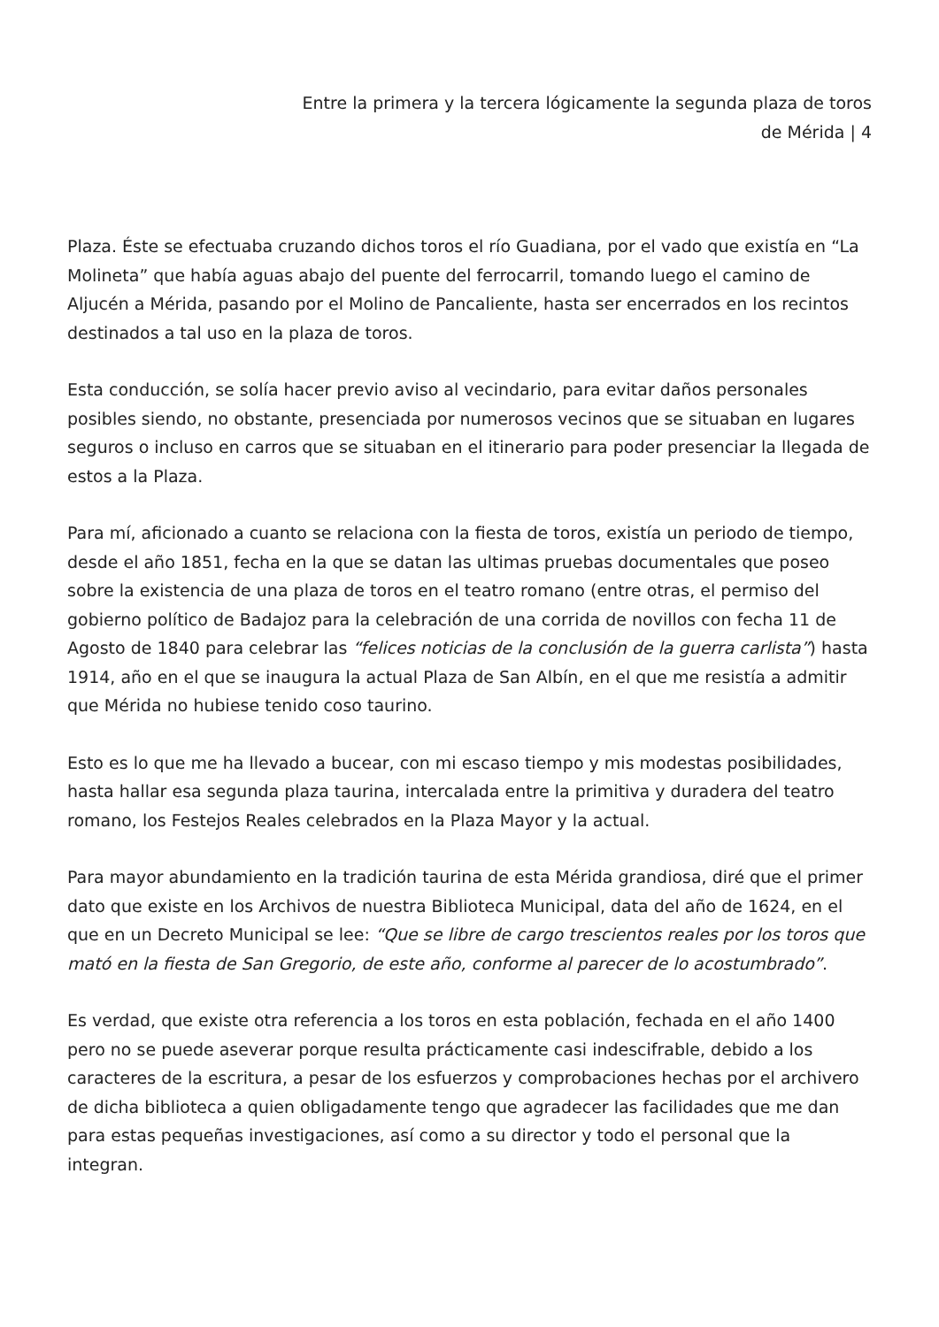Entre la primera y la tercera lógicamente la segunda plaza de toros
de Mérida | 4
Plaza. Éste se efectuaba cruzando dichos toros el río Guadiana, por el vado que existía en “La Molineta” que había aguas abajo del puente del ferrocarril, tomando luego el camino de Aljucén a Mérida, pasando por el Molino de Pancaliente, hasta ser encerrados en los recintos destinados a tal uso en la plaza de toros.
Esta conducción, se solía hacer previo aviso al vecindario, para evitar daños personales posibles siendo, no obstante, presenciada por numerosos vecinos que se situaban en lugares seguros o incluso en carros que se situaban en el itinerario para poder presenciar la llegada de estos a la Plaza.
Para mí, aficionado a cuanto se relaciona con la fiesta de toros, existía un periodo de tiempo, desde el año 1851, fecha en la que se datan las ultimas pruebas documentales que poseo sobre la existencia de una plaza de toros en el teatro romano (entre otras, el permiso del gobierno político de Badajoz para la celebración de una corrida de novillos con fecha 11 de Agosto de 1840 para celebrar las “felices noticias de la conclusión de la guerra carlista”) hasta 1914, año en el que se inaugura la actual Plaza de San Albín, en el que me resistía a admitir que Mérida no hubiese tenido coso taurino.
Esto es lo que me ha llevado a bucear, con mi escaso tiempo y mis modestas posibilidades, hasta hallar esa segunda plaza taurina, intercalada entre la primitiva y duradera del teatro romano, los Festejos Reales celebrados en la Plaza Mayor y la actual.
Para mayor abundamiento en la tradición taurina de esta Mérida grandiosa, diré que el primer dato que existe en los Archivos de nuestra Biblioteca Municipal, data del año de 1624, en el que en un Decreto Municipal se lee: “Que se libre de cargo trescientos reales por los toros que mató en la fiesta de San Gregorio, de este año, conforme al parecer de lo acostumbrado”.
Es verdad, que existe otra referencia a los toros en esta población, fechada en el año 1400 pero no se puede aseverar porque resulta prácticamente casi indescifrable, debido a los caracteres de la escritura, a pesar de los esfuerzos y comprobaciones hechas por el archivero de dicha biblioteca a quien obligadamente tengo que agradecer las facilidades que me dan para estas pequeñas investigaciones, así como a su director y todo el personal que la integran.